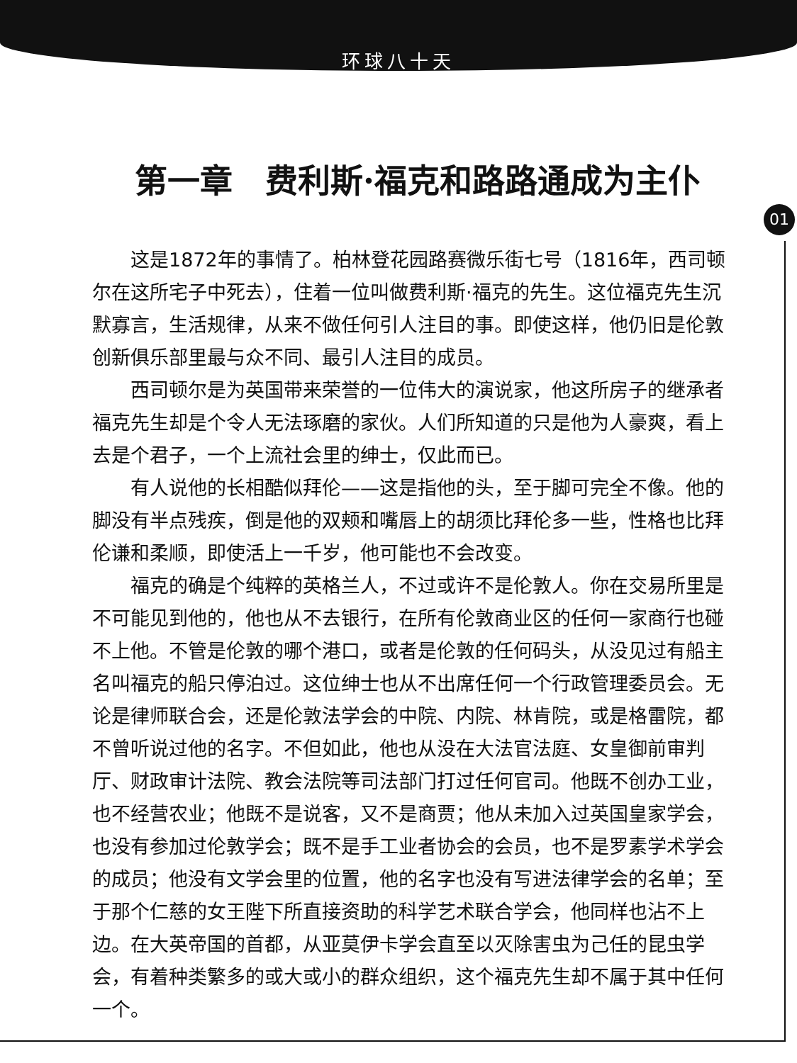环球八十天
第一章　费利斯·福克和路路通成为主仆
01
这是1872年的事情了。柏林登花园路赛微乐街七号（1816年，西司顿尔在这所宅子中死去），住着一位叫做费利斯·福克的先生。这位福克先生沉默寡言，生活规律，从来不做任何引人注目的事。即使这样，他仍旧是伦敦创新俱乐部里最与众不同、最引人注目的成员。
西司顿尔是为英国带来荣誉的一位伟大的演说家，他这所房子的继承者福克先生却是个令人无法琢磨的家伙。人们所知道的只是他为人豪爽，看上去是个君子，一个上流社会里的绅士，仅此而已。
有人说他的长相酷似拜伦——这是指他的头，至于脚可完全不像。他的脚没有半点残疾，倒是他的双颊和嘴唇上的胡须比拜伦多一些，性格也比拜伦谦和柔顺，即使活上一千岁，他可能也不会改变。
福克的确是个纯粹的英格兰人，不过或许不是伦敦人。你在交易所里是不可能见到他的，他也从不去银行，在所有伦敦商业区的任何一家商行也碰不上他。不管是伦敦的哪个港口，或者是伦敦的任何码头，从没见过有船主名叫福克的船只停泊过。这位绅士也从不出席任何一个行政管理委员会。无论是律师联合会，还是伦敦法学会的中院、内院、林肯院，或是格雷院，都不曾听说过他的名字。不但如此，他也从没在大法官法庭、女皇御前审判厅、财政审计法院、教会法院等司法部门打过任何官司。他既不创办工业，也不经营农业；他既不是说客，又不是商贾；他从未加入过英国皇家学会，也没有参加过伦敦学会；既不是手工业者协会的会员，也不是罗素学术学会的成员；他没有文学会里的位置，他的名字也没有写进法律学会的名单；至于那个仁慈的女王陛下所直接资助的科学艺术联合学会，他同样也沾不上边。在大英帝国的首都，从亚莫伊卡学会直至以灭除害虫为己任的昆虫学会，有着种类繁多的或大或小的群众组织，这个福克先生却不属于其中任何一个。